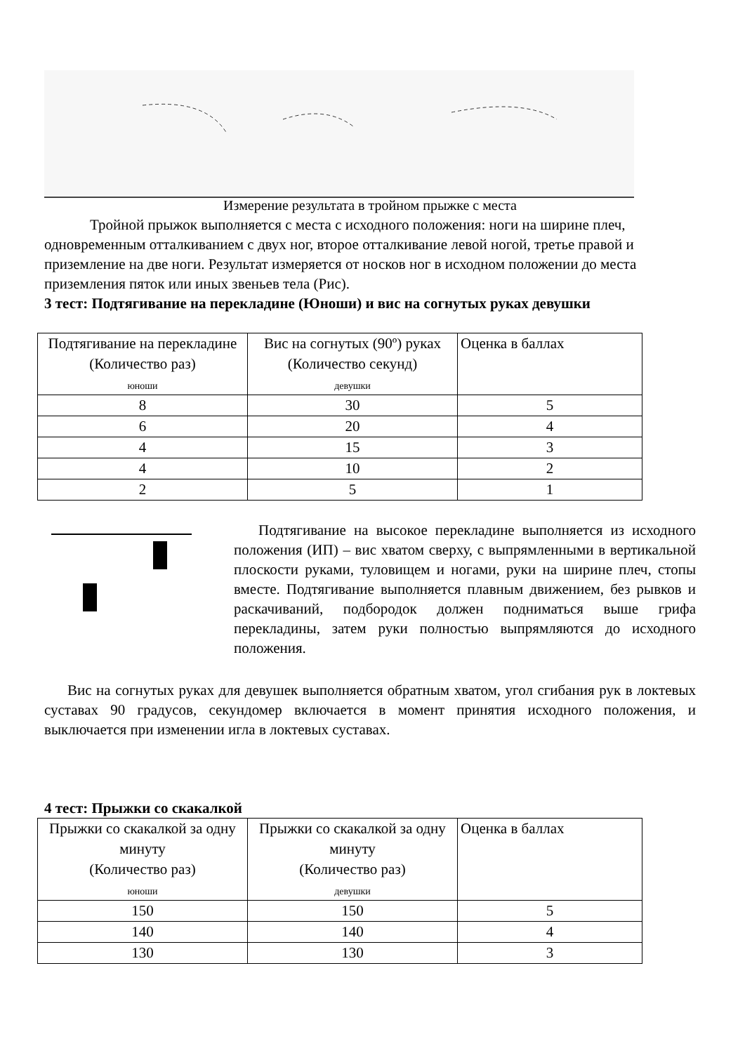Измерение результата в тройном прыжке с места
Тройной прыжок выполняется с места с исходного положения: ноги на ширине плеч, одновременным отталкиванием с двух ног, второе отталкивание левой ногой, третье правой и приземление на две ноги. Результат измеряется от носков ног в исходном положении до места приземления пяток или иных звеньев тела (Рис).
3 тест: Подтягивание на перекладине (Юноши) и вис на согнутых руках девушки
| Подтягивание на перекладине (Количество раз) юноши | Вис на согнутых (90º) руках (Количество секунд) девушки | Оценка в баллах |
| 8 | 30 | 5 |
| 6 | 20 | 4 |
| 4 | 15 | 3 |
| 4 | 10 | 2 |
| 2 | 5 | 1 |
Подтягивание на высокое перекладине выполняется из исходного положения (ИП) – вис хватом сверху, с выпрямленными в вертикальной плоскости руками, туловищем и ногами, руки на ширине плеч, стопы вместе. Подтягивание выполняется плавным движением, без рывков и раскачиваний, подбородок должен подниматься выше грифа перекладины, затем руки полностью выпрямляются до исходного положения.
Вис на согнутых руках для девушек выполняется обратным хватом, угол сгибания рук в локтевых суставах 90 градусов, секундомер включается в момент принятия исходного положения, и выключается при изменении игла в локтевых суставах.
4 тест: Прыжки со скакалкой
| Прыжки со скакалкой за одну минуту (Количество раз) юноши | Прыжки со скакалкой за одну минуту (Количество раз) девушки | Оценка в баллах |
| 150 | 150 | 5 |
| 140 | 140 | 4 |
| 130 | 130 | 3 |